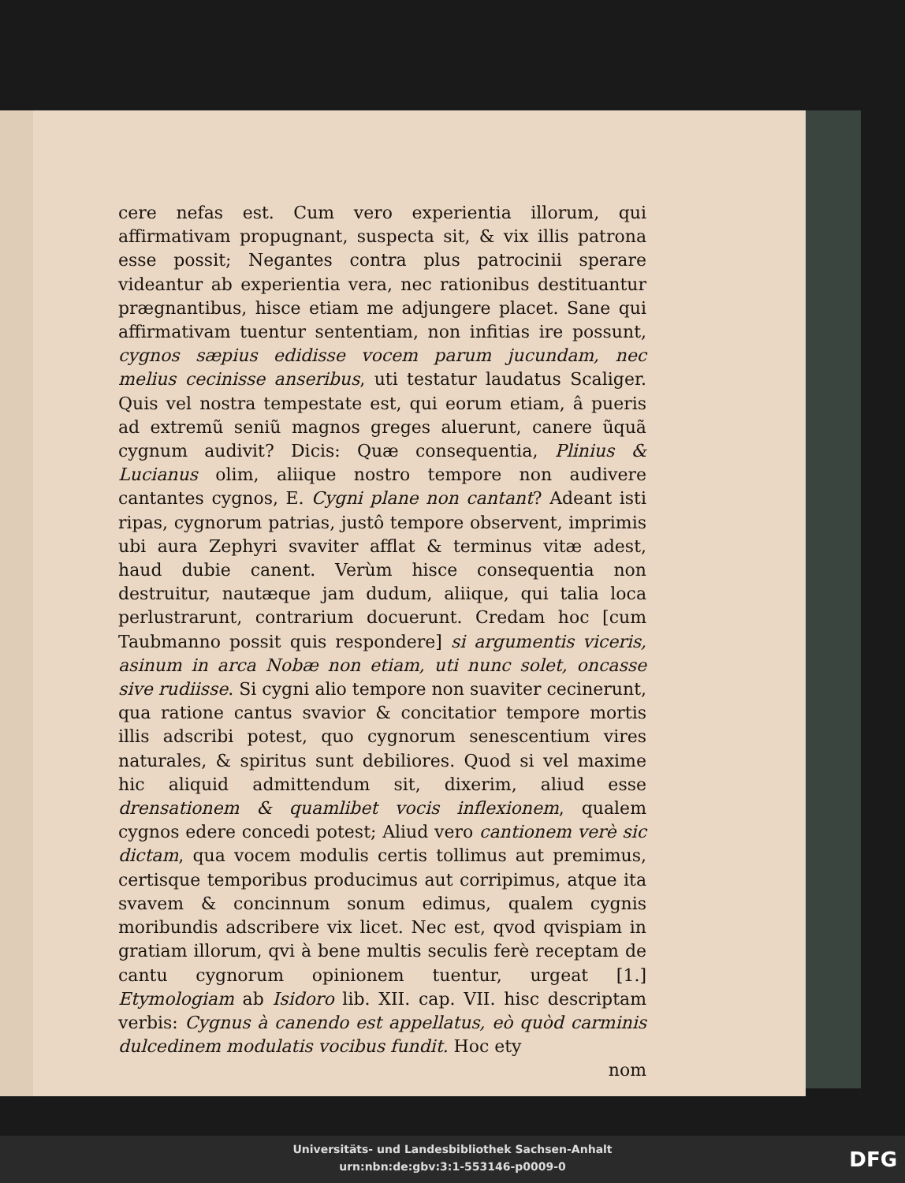cere nefas est. Cum vero experientia illorum, qui affirmativam propugnant, suspecta sit, & vix illis patrona esse possit; Negantes contra plus patrocinii sperare videantur ab experientia vera, nec rationibus destituantur prægnantibus, hisce etiam me adjungere placet. Sane qui affirmativam tuentur sententiam, non infitias ire possunt, cygnos sæpius edidisse vocem parum jucundam, nec melius cecinisse anseribus, uti testatur laudatus Scaliger. Quis vel nostra tempestate est, qui eorum etiam, â pueris ad extremũ seniũ magnos greges aluerunt, canere ũquã cygnum audivit? Dicis: Quæ consequentia, Plinius & Lucianus olim, aliique nostro tempore non audivere cantantes cygnos, E. Cygni plane non cantant? Adeant isti ripas, cygnorum patrias, justô tempore observent, imprimis ubi aura Zephyri svaviter afflat & terminus vitæ adest, haud dubie canent. Verùm hisce consequentia non destruitur, nautæque jam dudum, aliique, qui talia loca perlustrarunt, contrarium docuerunt. Credam hoc [cum Taubmanno possit quis respondere] si argumentis viceris, asinum in arca Nobæ non etiam, uti nunc solet, oncasse sive rudiisse. Si cygni alio tempore non suaviter cecinerunt, qua ratione cantus svavior & concitatior tempore mortis illis adscribi potest, quo cygnorum senescentium vires naturales, & spiritus sunt debiliores. Quod si vel maxime hic aliquid admittendum sit, dixerim, aliud esse drensationem & quamlibet vocis inflexionem, qualem cygnos edere concedi potest; Aliud vero cantionem verè sic dictam, qua vocem modulis certis tollimus aut premimus, certisque temporibus producimus aut corripimus, atque ita svavem & concinnum sonum edimus, qualem cygnis moribundis adscribere vix licet. Nec est, qvod qvispiam in gratiam illorum, qvi à bene multis seculis ferè receptam de cantu cygnorum opinionem tuentur, urgeat [1.] Etymologiam ab Isidoro lib. XII. cap. VII. hisc descriptam verbis: Cygnus à canendo est appellatus, eò quòd carminis dulcedinem modulatis vocibus fundit. Hoc ety
nom
Universitäts- und Landesbibliothek Sachsen-Anhalt
urn:nbn:de:gbv:3:1-553146-p0009-0
DFG